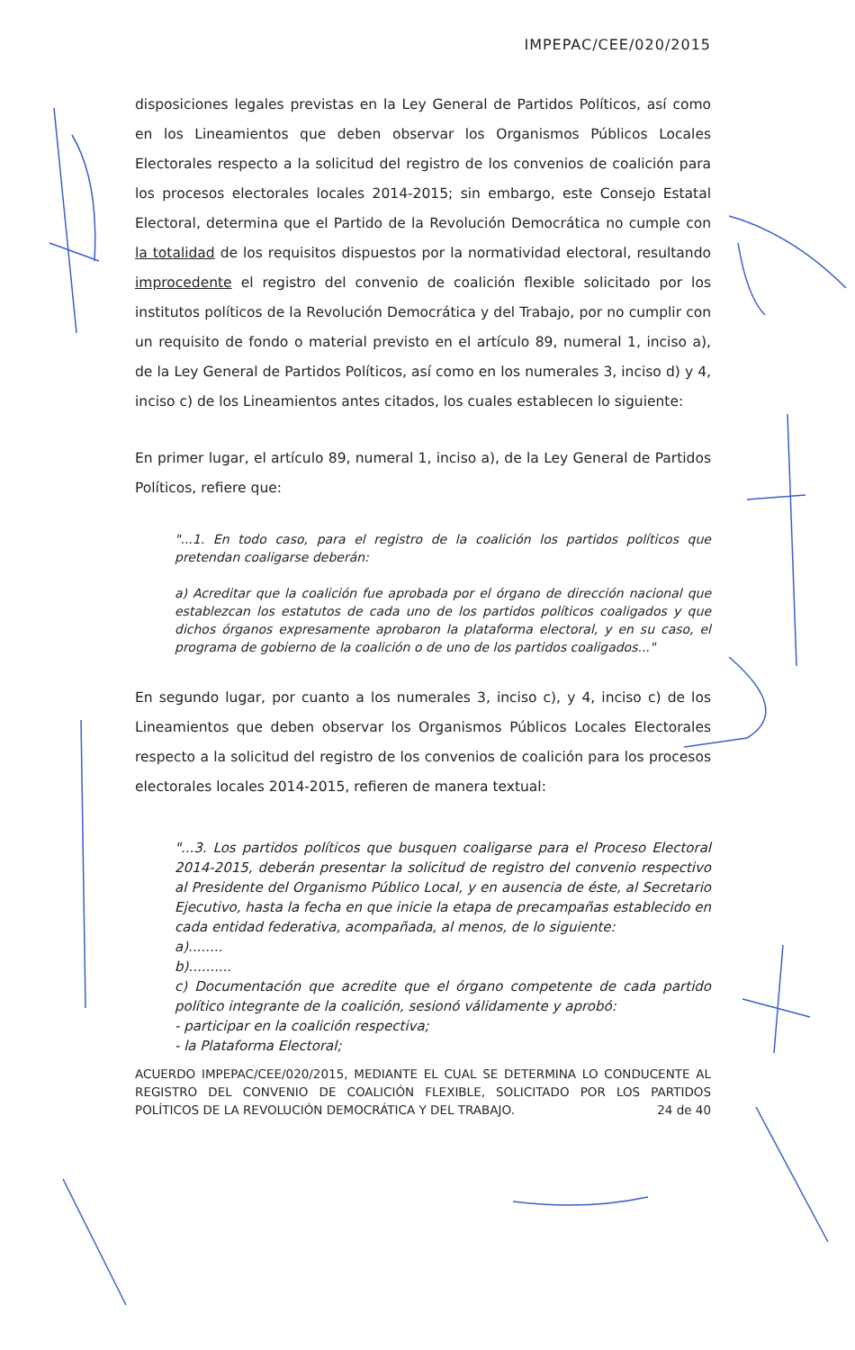IMPEPAC/CEE/020/2015
disposiciones legales previstas en la Ley General de Partidos Políticos, así como en los Lineamientos que deben observar los Organismos Públicos Locales Electorales respecto a la solicitud del registro de los convenios de coalición para los procesos electorales locales 2014-2015; sin embargo, este Consejo Estatal Electoral, determina que el Partido de la Revolución Democrática no cumple con la totalidad de los requisitos dispuestos por la normatividad electoral, resultando improcedente el registro del convenio de coalición flexible solicitado por los institutos políticos de la Revolución Democrática y del Trabajo, por no cumplir con un requisito de fondo o material previsto en el artículo 89, numeral 1, inciso a), de la Ley General de Partidos Políticos, así como en los numerales 3, inciso d) y 4, inciso c) de los Lineamientos antes citados, los cuales establecen lo siguiente:
En primer lugar, el artículo 89, numeral 1, inciso a), de la Ley General de Partidos Políticos, refiere que:
"...1. En todo caso, para el registro de la coalición los partidos políticos que pretendan coaligarse deberán:
a) Acreditar que la coalición fue aprobada por el órgano de dirección nacional que establezcan los estatutos de cada uno de los partidos políticos coaligados y que dichos órganos expresamente aprobaron la plataforma electoral, y en su caso, el programa de gobierno de la coalición o de uno de los partidos coaligados..."
En segundo lugar, por cuanto a los numerales 3, inciso c), y 4, inciso c) de los Lineamientos que deben observar los Organismos Públicos Locales Electorales respecto a la solicitud del registro de los convenios de coalición para los procesos electorales locales 2014-2015, refieren de manera textual:
"...3. Los partidos políticos que busquen coaligarse para el Proceso Electoral 2014-2015, deberán presentar la solicitud de registro del convenio respectivo al Presidente del Organismo Público Local, y en ausencia de éste, al Secretario Ejecutivo, hasta la fecha en que inicie la etapa de precampañas establecido en cada entidad federativa, acompañada, al menos, de lo siguiente:
a)........
b)..........
c) Documentación que acredite que el órgano competente de cada partido político integrante de la coalición, sesionó válidamente y aprobó:
- participar en la coalición respectiva;
- la Plataforma Electoral;
ACUERDO IMPEPAC/CEE/020/2015, MEDIANTE EL CUAL SE DETERMINA LO CONDUCENTE AL REGISTRO DEL CONVENIO DE COALICIÓN FLEXIBLE, SOLICITADO POR LOS PARTIDOS POLÍTICOS DE LA REVOLUCIÓN DEMOCRÁTICA Y DEL TRABAJO. 24 de 40